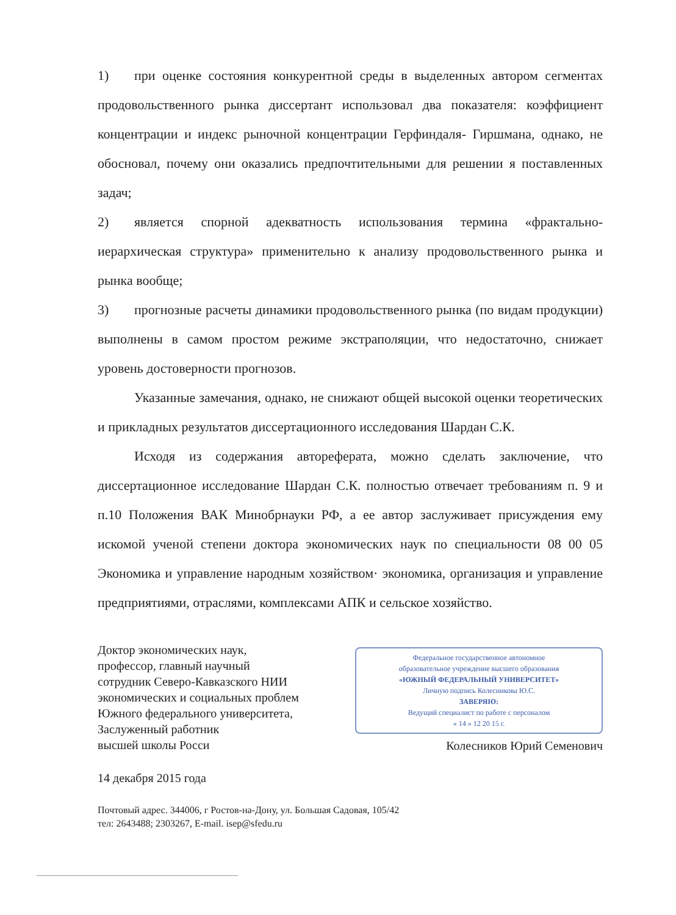1) при оценке состояния конкурентной среды в выделенных автором сегментах продовольственного рынка диссертант использовал два показателя: коэффициент концентрации и индекс рыночной концентрации Герфиндаля- Гиршмана, однако, не обосновал, почему они оказались предпочтительными для решении я поставленных задач;
2) является спорной адекватность использования термина «фрактально-иерархическая структура» применительно к анализу продовольственного рынка и рынка вообще;
3) прогнозные расчеты динамики продовольственного рынка (по видам продукции) выполнены в самом простом режиме экстраполяции, что недостаточно, снижает уровень достоверности прогнозов.
Указанные замечания, однако, не снижают общей высокой оценки теоретических и прикладных результатов диссертационного исследования Шардан С.К.
Исходя из содержания автореферата, можно сделать заключение, что диссертационное исследование Шардан С.К. полностью отвечает требованиям п. 9 и п.10 Положения ВАК Минобрнауки РФ, а ее автор заслуживает присуждения ему искомой ученой степени доктора экономических наук по специальности 08 00 05 Экономика и управление народным хозяйством· экономика, организация и управление предприятиями, отраслями, комплексами АПК и сельское хозяйство.
Доктор экономических наук,
профессор, главный научный
сотрудник Северо-Кавказского НИИ
экономических и социальных проблем
Южного федерального университета,
Заслуженный работник
высшей школы Росси
Федеральное государственное автономное
образовательное учреждение высшего образования
«ЮЖНЫЙ ФЕДЕРАЛЬНЫЙ УНИВЕРСИТЕТ»
Личную подпись Колесникова Ю.С.
ЗАВЕРЯЮ:
Ведущий специалист по работе с персоналом
« 14 » 12 20 15 г.
Колесников Юрий Семенович
14 декабря 2015 года
Почтовый адрес. 344006, г Ростов-на-Дону, ул. Большая Садовая, 105/42
тел: 2643488; 2303267, E-mail. isep@sfedu.ru